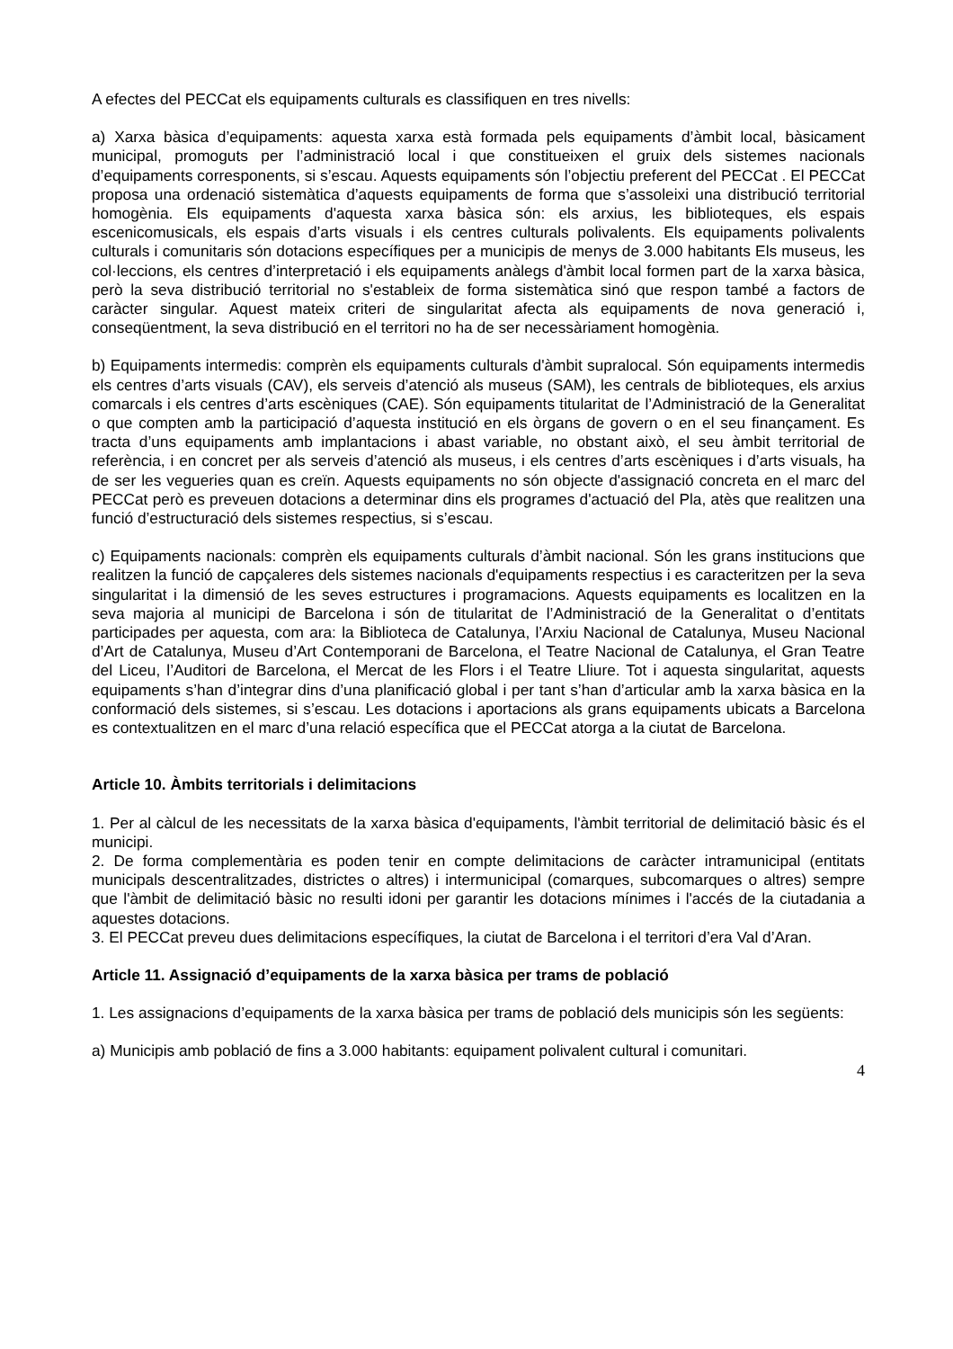A efectes del PECCat els equipaments culturals es classifiquen en tres nivells:
a) Xarxa bàsica d’equipaments: aquesta xarxa està formada pels equipaments d’àmbit local, bàsicament municipal, promoguts per l’administració local i que constitueixen el gruix dels sistemes nacionals d’equipaments corresponents, si s’escau. Aquests equipaments són l’objectiu preferent del PECCat . El PECCat proposa una ordenació sistemàtica d’aquests equipaments de forma que s’assoleixi una distribució territorial homogènia. Els equipaments d'aquesta xarxa bàsica són: els arxius, les biblioteques, els espais escenicomusicals, els espais d’arts visuals i els centres culturals polivalents. Els equipaments polivalents culturals i comunitaris són dotacions específiques per a municipis de menys de 3.000 habitants Els museus, les col·leccions, els centres d’interpretació i els equipaments anàlegs d'àmbit local formen part de la xarxa bàsica, però la seva distribució territorial no s'estableix de forma sistemàtica sinó que respon també a factors de caràcter singular. Aquest mateix criteri de singularitat afecta als equipaments de nova generació i, conseqüentment, la seva distribució en el territori no ha de ser necessàriament homogènia.
b) Equipaments intermedis: comprèn els equipaments culturals d'àmbit supralocal. Són equipaments intermedis els centres d’arts visuals (CAV), els serveis d’atenció als museus (SAM), les centrals de biblioteques, els arxius comarcals i els centres d’arts escèniques (CAE). Són equipaments titularitat de l’Administració de la Generalitat o que compten amb la participació d’aquesta institució en els òrgans de govern o en el seu finançament. Es tracta d’uns equipaments amb implantacions i abast variable, no obstant això, el seu àmbit territorial de referència, i en concret per als serveis d’atenció als museus, i els centres d’arts escèniques i d’arts visuals, ha de ser les vegueries quan es creïn. Aquests equipaments no són objecte d'assignació concreta en el marc del PECCat però es preveuen dotacions a determinar dins els programes d'actuació del Pla, atès que realitzen una funció d’estructuració dels sistemes respectius, si s’escau.
c) Equipaments nacionals: comprèn els equipaments culturals d’àmbit nacional. Són les grans institucions que realitzen la funció de capçaleres dels sistemes nacionals d'equipaments respectius i es caracteritzen per la seva singularitat i la dimensió de les seves estructures i programacions. Aquests equipaments es localitzen en la seva majoria al municipi de Barcelona i són de titularitat de l’Administració de la Generalitat o d’entitats participades per aquesta, com ara: la Biblioteca de Catalunya, l’Arxiu Nacional de Catalunya, Museu Nacional d’Art de Catalunya, Museu d’Art Contemporani de Barcelona, el Teatre Nacional de Catalunya, el Gran Teatre del Liceu, l’Auditori de Barcelona, el Mercat de les Flors i el Teatre Lliure. Tot i aquesta singularitat, aquests equipaments s’han d’integrar dins d’una planificació global i per tant s’han d’articular amb la xarxa bàsica en la conformació dels sistemes, si s’escau. Les dotacions i aportacions als grans equipaments ubicats a Barcelona es contextualitzen en el marc d’una relació específica que el PECCat atorga a la ciutat de Barcelona.
Article 10. Àmbits territorials i delimitacions
1. Per al càlcul de les necessitats de la xarxa bàsica d'equipaments, l'àmbit territorial de delimitació bàsic és el municipi.
2. De forma complementària es poden tenir en compte delimitacions de caràcter intramunicipal (entitats municipals descentralitzades, districtes o altres) i intermunicipal (comarques, subcomarques o altres) sempre que l'àmbit de delimitació bàsic no resulti idoni per garantir les dotacions mínimes i l'accés de la ciutadania a aquestes dotacions.
3. El PECCat preveu dues delimitacions específiques, la ciutat de Barcelona i el territori d’era Val d’Aran.
Article 11. Assignació d’equipaments de la xarxa bàsica per trams de població
1. Les assignacions d’equipaments de la xarxa bàsica per trams de població dels municipis són les següents:
a) Municipis amb població de fins a 3.000 habitants: equipament polivalent cultural i comunitari.
4